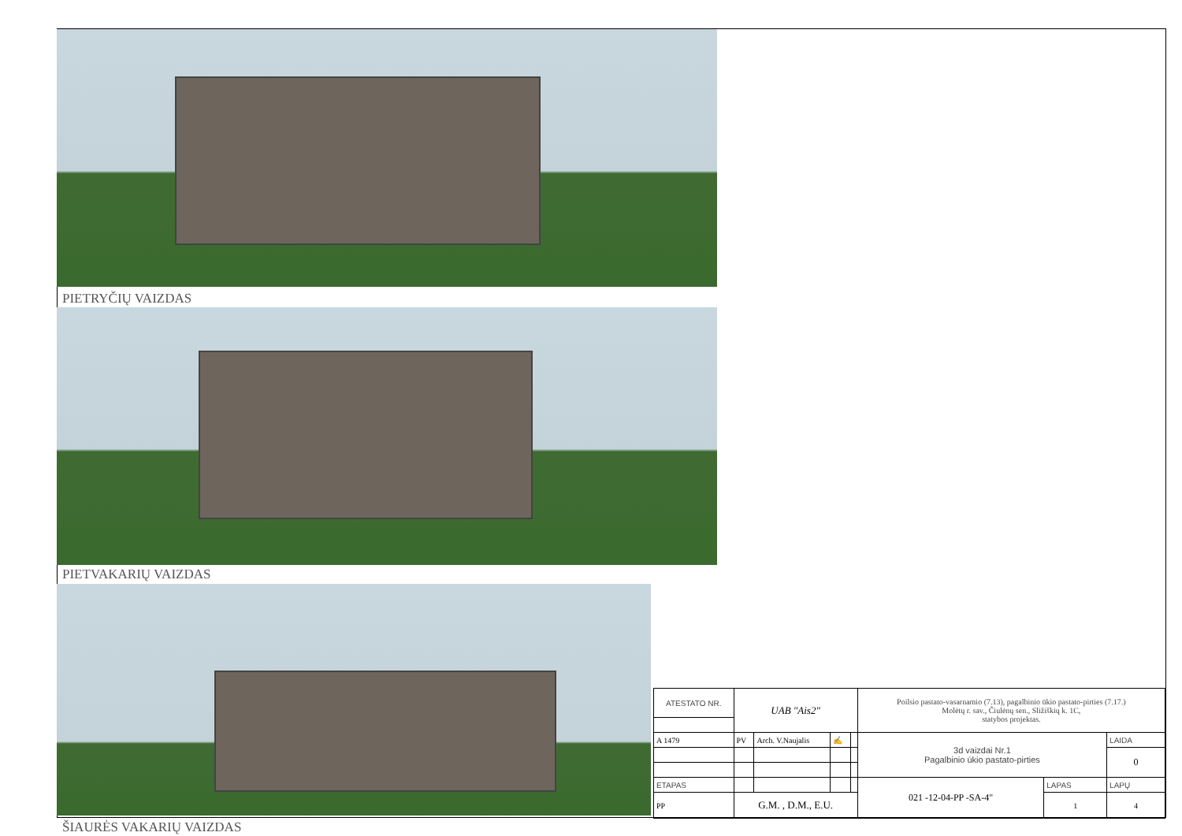PIETRYČIŲ VAIZDAS
PIETVAKARIŲ VAIZDAS
ŠIAURĖS VAKARIŲ VAIZDAS
| ATESTATO NR. | UAB "Ais2" | | | | Poilsio pastato-vasarnamio (7.13), pagalbinio ūkio pastato-pirties (7.17.) Molėtų r. sav., Čiulėnų sen., Sližiškių k. 1C, statybos projektas. | | |
| A 1479 | PV | Arch. V.Naujalis | ✍ | | 3d vaizdai Nr.1 Pagalbinio ūkio pastato-pirties | | LAIDA |
| | | | | | | | 0 |
| ETAPAS | | | | | 021 -12-04-PP -SA-4" | LAPAS | LAPŲ |
| PP | G.M. , D.M., E.U. | | | | | 1 | 4 |